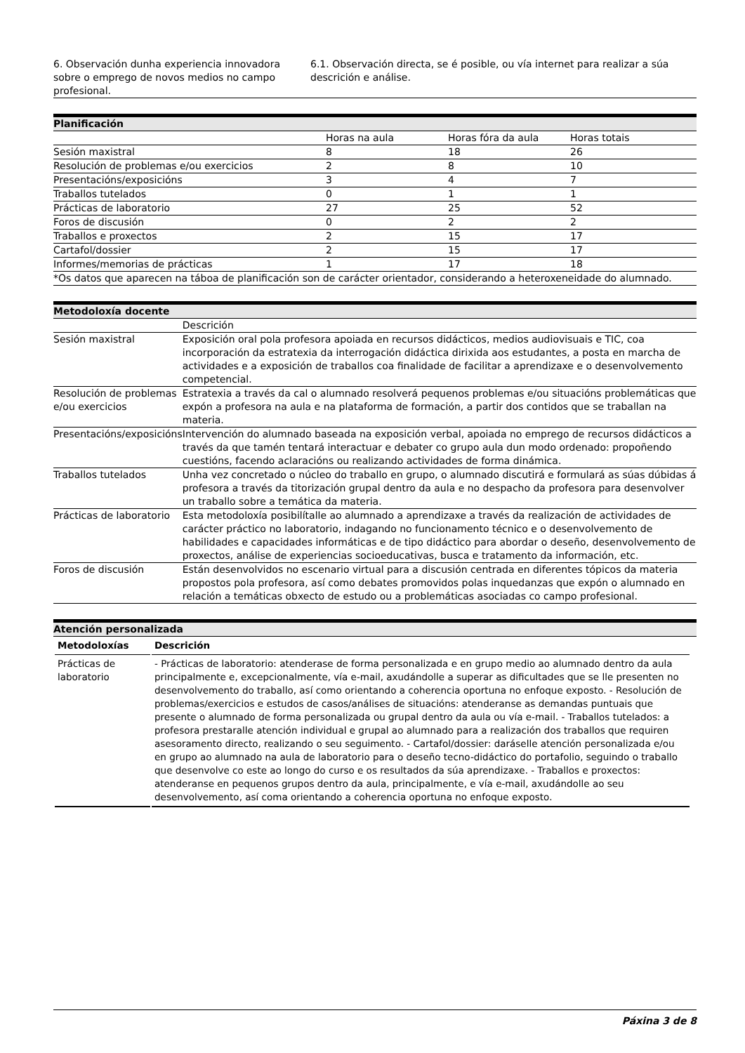| 6. Observación dunha experiencia innovadora sobre o emprego de novos medios no campo profesional. | 6.1. Observación directa, se é posible, ou vía internet para realizar a súa descrición e análise. |
| Planificación | | | |
| --- | --- | --- | --- |
| | Horas na aula | Horas fóra da aula | Horas totais |
| Sesión maxistral | 8 | 18 | 26 |
| Resolución de problemas e/ou exercicios | 2 | 8 | 10 |
| Presentacións/exposicións | 3 | 4 | 7 |
| Traballos tutelados | 0 | 1 | 1 |
| Prácticas de laboratorio | 27 | 25 | 52 |
| Foros de discusión | 0 | 2 | 2 |
| Traballos e proxectos | 2 | 15 | 17 |
| Cartafol/dossier | 2 | 15 | 17 |
| Informes/memorias de prácticas | 1 | 17 | 18 |
| *Os datos que aparecen na táboa de planificación son de carácter orientador, considerando a heteroxeneidade do alumnado. | | | |
| Metodoloxía docente | |
| --- | --- |
| | Descrición |
| Sesión maxistral | Exposición oral pola profesora apoiada en recursos didácticos, medios audiovisuais e TIC, coa incorporación da estratexia da interrogación didáctica dirixida aos estudantes, a posta en marcha de actividades e a exposición de traballos coa finalidade de facilitar a aprendizaxe e o desenvolvemento competencial. |
| Resolución de problemas e/ou exercicios | Estratexia a través da cal o alumnado resolverá pequenos problemas e/ou situacións problemáticas que expón a profesora na aula e na plataforma de formación, a partir dos contidos que se traballan na materia. |
| Presentacións/exposicións | Intervención do alumnado baseada na exposición verbal, apoiada no emprego de recursos didácticos a través da que tamén tentará interactuar e debater co grupo aula dun modo ordenado: propoñendo cuestións, facendo aclaracións ou realizando actividades de forma dinámica. |
| Traballos tutelados | Unha vez concretado o núcleo do traballo en grupo, o alumnado discutirá e formulará as súas dúbidas á profesora a través da titorización grupal dentro da aula e no despacho da profesora para desenvolver un traballo sobre a temática da materia. |
| Prácticas de laboratorio | Esta metodoloxía posibilítalle ao alumnado a aprendizaxe a través da realización de actividades de carácter práctico no laboratorio, indagando no funcionamento técnico e o desenvolvemento de habilidades e capacidades informáticas e de tipo didáctico para abordar o deseño, desenvolvemento de proxectos, análise de experiencias socioeducativas, busca e tratamento da información, etc. |
| Foros de discusión | Están desenvolvidos no escenario virtual para a discusión centrada en diferentes tópicos da materia propostos pola profesora, así como debates promovidos polas inquedanzas que expón o alumnado en relación a temáticas obxecto de estudo ou a problemáticas asociadas co campo profesional. |
| Atención personalizada |
| --- |
| Metodoloxías | Descrición |
| --- | --- |
| Prácticas de laboratorio | - Prácticas de laboratorio: atenderase de forma personalizada e en grupo medio ao alumnado dentro da aula principalmente e, excepcionalmente, vía e-mail, axudándolle a superar as dificultades que se lle presenten no desenvolvemento do traballo, así como orientando a coherencia oportuna no enfoque exposto. - Resolución de problemas/exercicios e estudos de casos/análises de situacións: atenderanse as demandas puntuais que presente o alumnado de forma personalizada ou grupal dentro da aula ou vía e-mail. - Traballos tutelados: a profesora prestaralle atención individual e grupal ao alumnado para a realización dos traballos que requiren asesoramento directo, realizando o seu seguimento. - Cartafol/dossier: daráselle atención personalizada e/ou en grupo ao alumnado na aula de laboratorio para o deseño tecno-didáctico do portafolio, seguindo o traballo que desenvolve co este ao longo do curso e os resultados da súa aprendizaxe. - Traballos e proxectos: atenderanse en pequenos grupos dentro da aula, principalmente, e vía e-mail, axudándolle ao seu desenvolvemento, así coma orientando a coherencia oportuna no enfoque exposto. |
Páxina 3 de 8